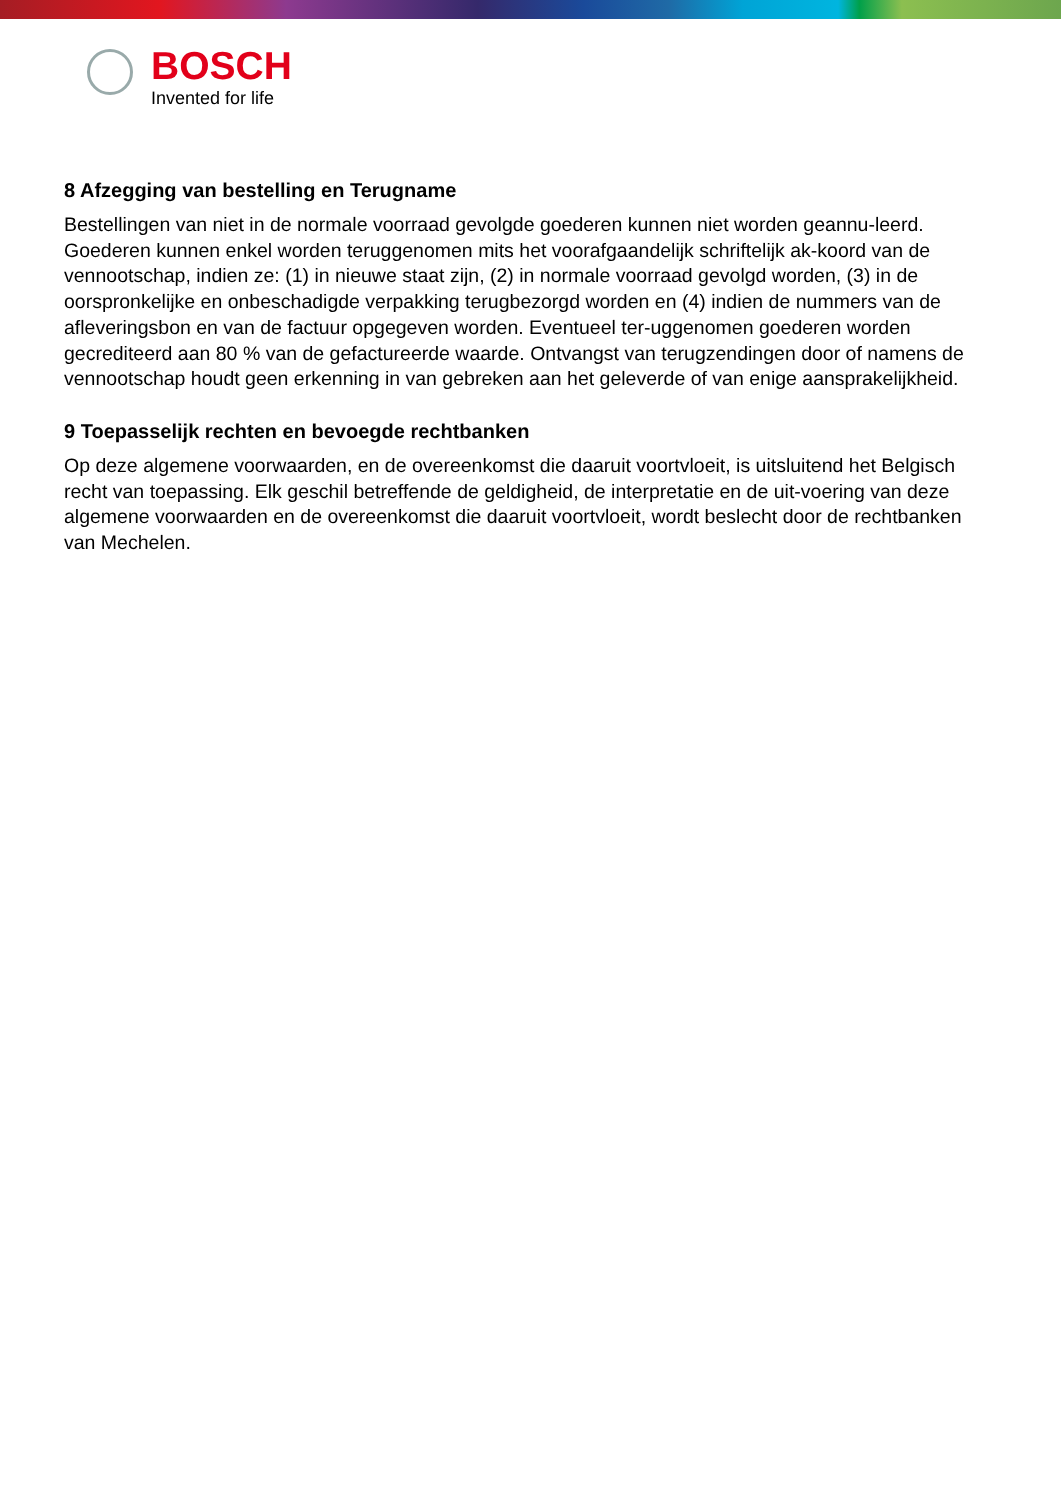BOSCH
Invented for life
8 Afzegging van bestelling en Terugname
Bestellingen van niet in de normale voorraad gevolgde goederen kunnen niet worden geannu-leerd. Goederen kunnen enkel worden teruggenomen mits het voorafgaandelijk schriftelijk ak-koord van de vennootschap, indien ze: (1) in nieuwe staat zijn, (2) in normale voorraad gevolgd worden, (3) in de oorspronkelijke en onbeschadigde verpakking terugbezorgd worden en (4) indien de nummers van de afleveringsbon en van de factuur opgegeven worden. Eventueel ter-uggenomen goederen worden gecrediteerd aan 80 % van de gefactureerde waarde. Ontvangst van terugzendingen door of namens de vennootschap houdt geen erkenning in van gebreken aan het geleverde of van enige aansprakelijkheid.
9 Toepasselijk rechten en bevoegde rechtbanken
Op deze algemene voorwaarden, en de overeenkomst die daaruit voortvloeit, is uitsluitend het Belgisch recht van toepassing. Elk geschil betreffende de geldigheid, de interpretatie en de uit-voering van deze algemene voorwaarden en de overeenkomst die daaruit voortvloeit, wordt beslecht door de rechtbanken van Mechelen.